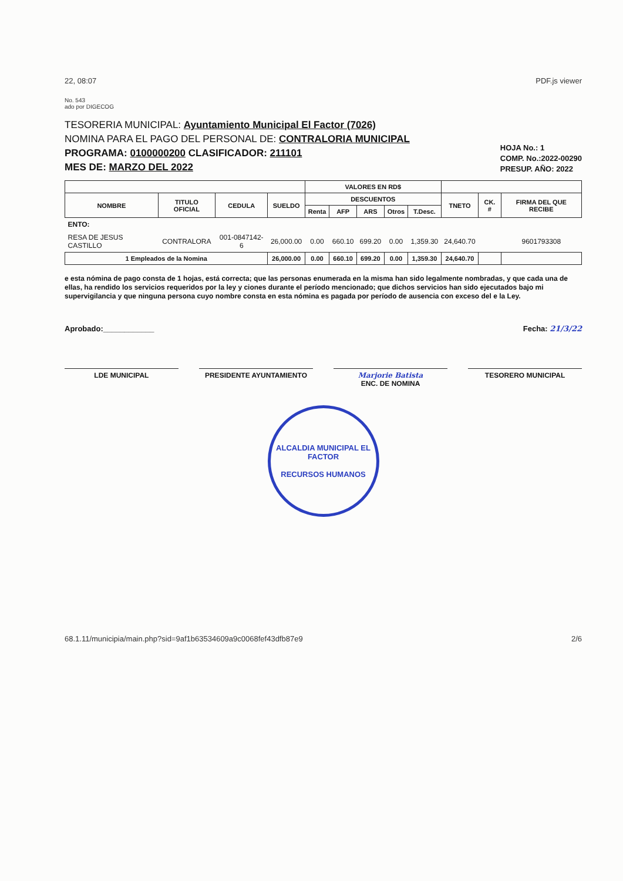22, 08:07 PDF.js viewer
No. 543
ado por DIGECOG
TESORERIA MUNICIPAL: Ayuntamiento Municipal El Factor (7026)
NOMINA PARA EL PAGO DEL PERSONAL DE: CONTRALORIA MUNICIPAL
PROGRAMA: 0100000200 CLASIFICADOR: 211101
MES DE: MARZO DEL 2022
HOJA No.: 1
COMP. No.:2022-00290
PRESUP. AÑO: 2022
| | | | | VALORES EN RD$ | | | | | | | |
| --- | --- | --- | --- | --- | --- | --- | --- | --- | --- | --- | --- |
| NOMBRE | TITULO OFICIAL | CEDULA | SUELDO | DESCUENTOS | | | | | TNETO | CK. # | FIRMA DEL QUE RECIBE |
| | | | | Renta | AFP | ARS | Otros | T.Desc. | | | |
| ENTO: | | | | | | | | | | | |
| RESA DE JESUS CASTILLO | CONTRALORA | 001-0847142-6 | 26,000.00 | 0.00 | 660.10 | 699.20 | 0.00 | 1,359.30 | 24,640.70 | | 9601793308 |
| 1 Empleados de la Nomina | | | 26,000.00 | 0.00 | 660.10 | 699.20 | 0.00 | 1,359.30 | 24,640.70 | | |
e esta nómina de pago consta de 1 hojas, está correcta; que las personas enumerada en la misma han sido legalmente nombradas, y que cada una de ellas, ha rendido los servicios requeridos por la ley y ciones durante el período mencionado; que dichos servicios han sido ejecutados bajo mi supervigilancia y que ninguna persona cuyo nombre consta en esta nómina es pagada por período de ausencia con exceso del e la Ley.
Aprobado:____________ Fecha: 21/3/22
LDE MUNICIPAL PRESIDENTE AYUNTAMIENTO Marjorie Batista
ENC. DE NOMINA
TESORERO MUNICIPAL
ALCALDIA MUNICIPAL EL FACTOR
RECURSOS HUMANOS
68.1.11/municipia/main.php?sid=9af1b63534609a9c0068fef43dfb87e9 2/6